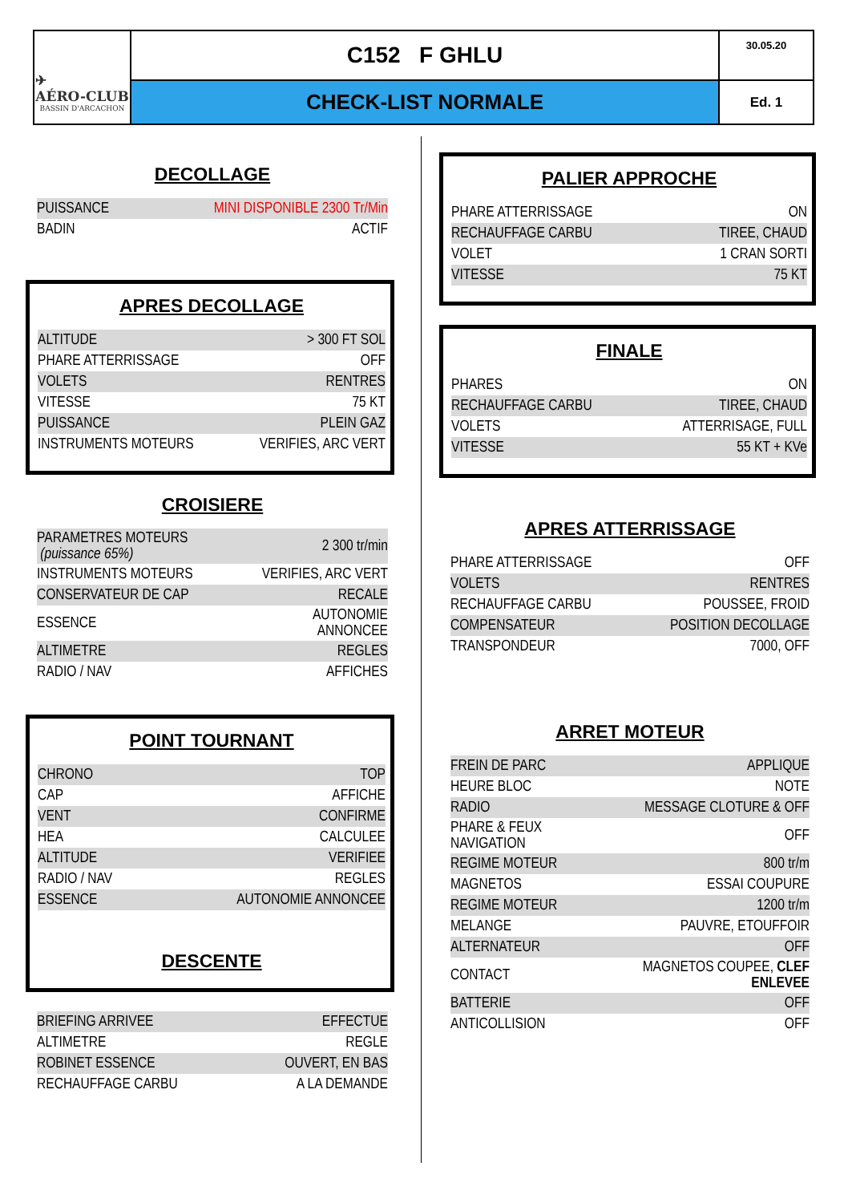✈
AÉRO-CLUB
BASSIN D'ARCACHON
C152 F GHLU
30.05.20
CHECK-LIST NORMALE
Ed. 1
DECOLLAGE
| PUISSANCE | MINI DISPONIBLE 2300 Tr/Min |
| BADIN | ACTIF |
APRES DECOLLAGE
| ALTITUDE | > 300 FT SOL |
| PHARE ATTERRISSAGE | OFF |
| VOLETS | RENTRES |
| VITESSE | 75 KT |
| PUISSANCE | PLEIN GAZ |
| INSTRUMENTS MOTEURS | VERIFIES, ARC VERT |
CROISIERE
| PARAMETRES MOTEURS (puissance 65%) | 2 300 tr/min |
| INSTRUMENTS MOTEURS | VERIFIES, ARC VERT |
| CONSERVATEUR DE CAP | RECALE |
| ESSENCE | AUTONOMIE ANNONCEE |
| ALTIMETRE | REGLES |
| RADIO / NAV | AFFICHES |
POINT TOURNANT
| CHRONO | TOP |
| CAP | AFFICHE |
| VENT | CONFIRME |
| HEA | CALCULEE |
| ALTITUDE | VERIFIEE |
| RADIO / NAV | REGLES |
| ESSENCE | AUTONOMIE ANNONCEE |
DESCENTE
| BRIEFING ARRIVEE | EFFECTUE |
| ALTIMETRE | REGLE |
| ROBINET ESSENCE | OUVERT, EN BAS |
| RECHAUFFAGE CARBU | A LA DEMANDE |
PALIER APPROCHE
| PHARE ATTERRISSAGE | ON |
| RECHAUFFAGE CARBU | TIREE, CHAUD |
| VOLET | 1 CRAN SORTI |
| VITESSE | 75 KT |
FINALE
| PHARES | ON |
| RECHAUFFAGE CARBU | TIREE, CHAUD |
| VOLETS | ATTERRISAGE, FULL |
| VITESSE | 55 KT + KVe |
APRES ATTERRISSAGE
| PHARE ATTERRISSAGE | OFF |
| VOLETS | RENTRES |
| RECHAUFFAGE CARBU | POUSSEE, FROID |
| COMPENSATEUR | POSITION DECOLLAGE |
| TRANSPONDEUR | 7000, OFF |
ARRET MOTEUR
| FREIN DE PARC | APPLIQUE |
| HEURE BLOC | NOTE |
| RADIO | MESSAGE CLOTURE & OFF |
| PHARE & FEUX NAVIGATION | OFF |
| REGIME MOTEUR | 800 tr/m |
| MAGNETOS | ESSAI COUPURE |
| REGIME MOTEUR | 1200 tr/m |
| MELANGE | PAUVRE, ETOUFFOIR |
| ALTERNATEUR | OFF |
| CONTACT | MAGNETOS COUPEE, CLEF ENLEVEE |
| BATTERIE | OFF |
| ANTICOLLISION | OFF |